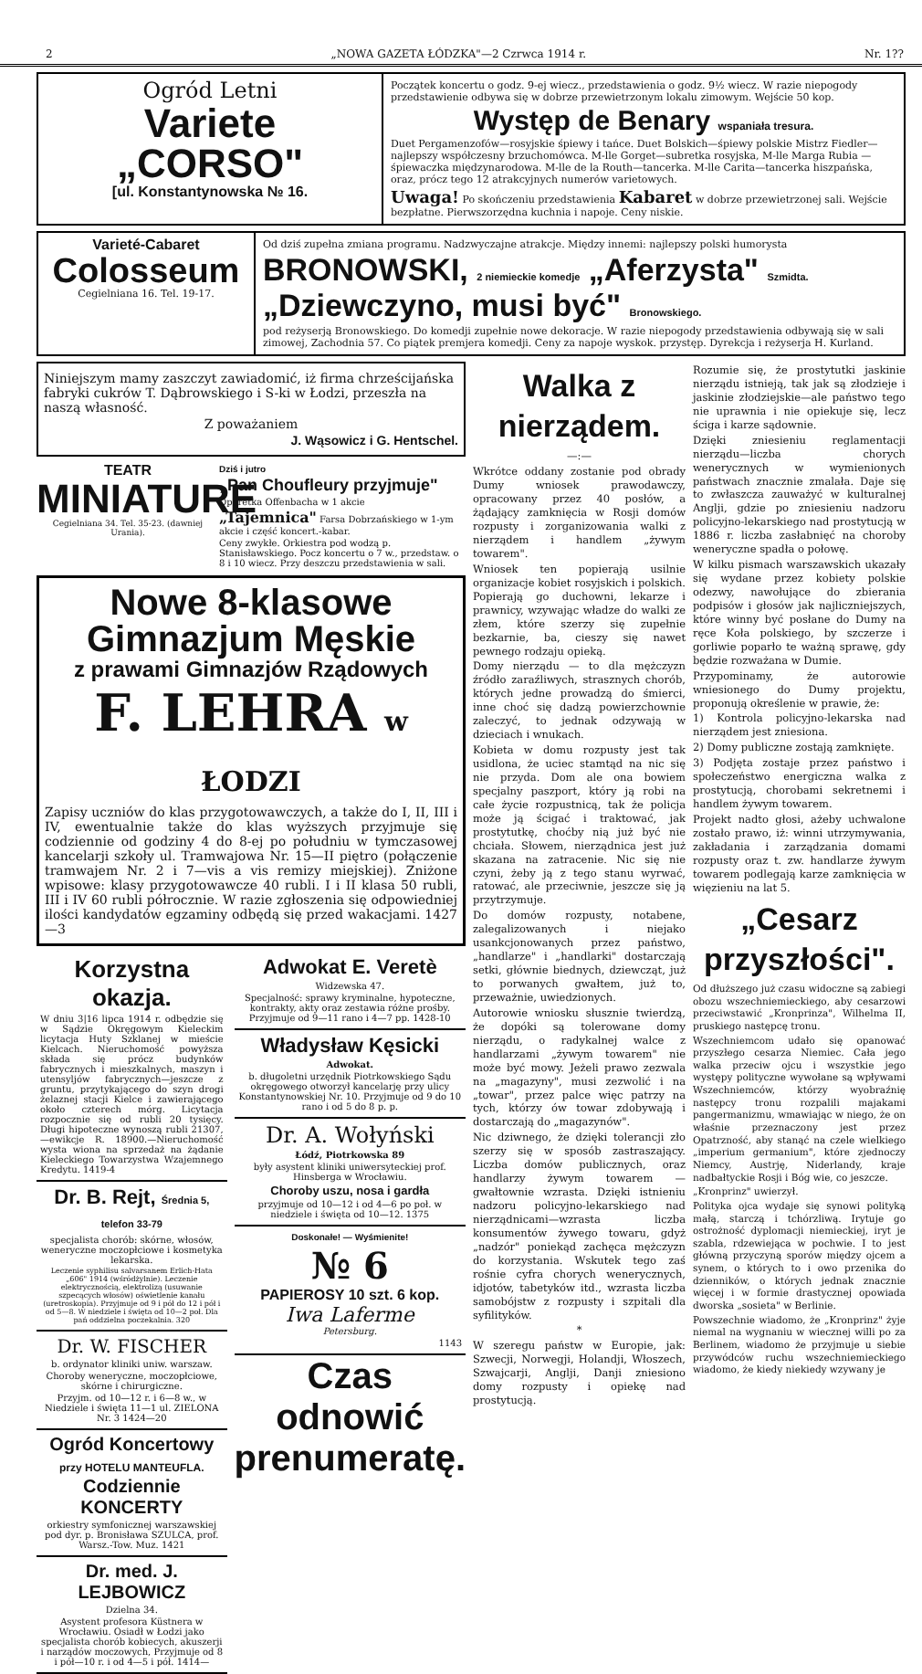2 „NOWA GAZETA ŁÓDZKA"—2 Czrwca 1914 r. Nr. 1??
Ogród Letni
Variete „CORSO"
[ul. Konstantynowska № 16.
Początek koncertu o godz. 9-ej wiecz., przedstawienia o godz. 9½ wiecz. W razie niepogody przedstawienie odbywa się w dobrze przewietrzonym lokalu zimowym. Wejście 50 kop.
Występ de Benary wspaniała tresura.
Duet Pergamenzofów—rosyjskie śpiewy i tańce. Duet Bolskich—śpiewy polskie Mistrz Fiedler—najlepszy współczesny brzuchomówca. M-lle Gorget—subretka rosyjska, M-lle Marga Rubia — śpiewaczka międzynarodowa. M-lle de la Routh—tancerka. M-lle Carita—tancerka hiszpańska, oraz, prócz tego 12 atrakcyjnych numerów varietowych.
Uwaga! Po skończeniu przedstawienia Kabaret w dobrze przewietrzonej sali. Wejście bezpłatne. Pierwszorzędna kuchnia i napoje. Ceny niskie.
Varieté-Cabaret
Colosseum
Cegielniana 16. Tel. 19-17.
Od dziś zupełna zmiana programu. Nadzwyczajne atrakcje. Między innemi: najlepszy polski humorysta
BRONOWSKI, 2 niemieckie komedje „Aferzysta" Szmidta. „Dziewczyno, musi być" Bronowskiego.
pod reżyserją Bronowskiego. Do komedji zupełnie nowe dekoracje. W razie niepogody przedstawienia odbywają się w sali zimowej, Zachodnia 57. Co piątek premjera komedji. Ceny za napoje wyskok. przystęp. Dyrekcja i reżyserja H. Kurland.
Niniejszym mamy zaszczyt zawiadomić, iż firma chrześcijańska fabryki cukrów T. Dąbrowskiego i S-ki w Łodzi, przeszła na naszą własność.
Z poważaniem
J. Wąsowicz i G. Hentschel.
TEATR
MINIATURE
Cegielniana 34. Tel. 35-23. (dawniej Urania).
Dziś i jutro
„Pan Choufleury przyjmuje"
Operetka Offenbacha w 1 akcie
„Tajemnica" Farsa Dobrzańskiego w 1-ym akcie i część koncert.-kabar.
Ceny zwykłe. Orkiestra pod wodzą p. Stanisławskiego. Pocz koncertu o 7 w., przedstaw. o 8 i 10 wiecz. Przy deszczu przedstawienia w sali.
Nowe 8-klasowe Gimnazjum Męskie
z prawami Gimnazjów Rządowych
F. LEHRA w ŁODZI
Zapisy uczniów do klas przygotowawczych, a także do I, II, III i IV, ewentualnie także do klas wyższych przyjmuje się codziennie od godziny 4 do 8-ej po południu w tymczasowej kancelarji szkoły ul. Tramwajowa Nr. 15—II piętro (połączenie tramwajem Nr. 2 i 7—vis a vis remizy miejskiej). Zniżone wpisowe: klasy przygotowawcze 40 rubli. I i II klasa 50 rubli, III i IV 60 rubli półrocznie. W razie zgłoszenia się odpowiedniej ilości kandydatów egzaminy odbędą się przed wakacjami. 1427—3
Korzystna okazja.
W dniu 3|16 lipca 1914 r. odbędzie się w Sądzie Okręgowym Kieleckim licytacja Huty Szklanej w mieście Kielcach. Nieruchomość powyższa składa się prócz budynków fabrycznych i mieszkalnych, maszyn i utensyljów fabrycznych—jeszcze z gruntu, przytykającego do szyn drogi żelaznej stacji Kielce i zawierającego około czterech mórg. Licytacja rozpocznie się od rubli 20 tysięcy. Długi hipoteczne wynoszą rubli 21307,—ewikcje R. 18900.—Nieruchomość wysta wiona na sprzedaż na żądanie Kieleckiego Towarzystwa Wzajemnego Kredytu. 1419-4
Dr. B. Rejt, Średnia 5, telefon 33-79
specjalista chorób: skórne, włosów, weneryczne moczopłciowe i kosmetyka lekarska.
Leczenie syphilisu salvarsanem Erlich-Hata „606" 1914 (wśródżylnie). Leczenie elektrycznością, elektrolizą (usuwanie szpecących włosów) oświetlenie kanału (uretroskopia). Przyjmuje od 9 i pół do 12 i pół i od 5—8. W niedziele i święta od 10—2 poł. Dla pań oddzielna poczekalnia. 320
Dr. W. FISCHER
b. ordynator kliniki uniw. warszaw.
Choroby weneryczne, moczopłciowe, skórne i chirurgiczne.
Przyjm. od 10—12 r. i 6—8 w., w Niedziele i święta 11—1 ul. ZIELONA Nr. 3 1424—20
Ogród Koncertowy przy HOTELU MANTEUFLA.
Codziennie KONCERTY
orkiestry symfonicznej warszawskiej pod dyr. p. Bronisława SZULCA, prof. Warsz.-Tow. Muz. 1421
Dr. med. J. LEJBOWICZ
Dzielna 34.
Asystent profesora Küstnera w Wrocławiu. Osiadł w Łodzi jako specjalista chorób kobiecych, akuszerji i narządów moczowych, Przyjmuje od 8 i pół—10 r. i od 4—5 i pół. 1414—
Adwokat E. Veretè
Widzewska 47.
Specjalność: sprawy kryminalne, hypoteczne, kontrakty, akty oraz zestawia różne prośby. Przyjmuje od 9—11 rano i 4—7 pp. 1428-10
Władysław Kęsicki
Adwokat.
b. długoletni urzędnik Piotrkowskiego Sądu okręgowego otworzył kancelarję przy ulicy Konstantynowskiej Nr. 10. Przyjmuje od 9 do 10 rano i od 5 do 8 p. p.
Dr. A. Wołyński
Łódź, Piotrkowska 89
były asystent kliniki uniwersyteckiej prof. Hinsberga w Wrocławiu.
Choroby uszu, nosa i gardła
przyjmuje od 10—12 i od 4—6 po poł. w niedziele i święta od 10—12. 1375
Doskonałe! — Wyśmienite!
№ 6
PAPIEROSY 10 szt. 6 kop.
Iwa Laferme
Petersburg.
1143
Czas odnowić prenumeratę.
Walka z nierządem.
—:—
Wkrótce oddany zostanie pod obrady Dumy wniosek prawodawczy, opracowany przez 40 posłów, a żądający zamknięcia w Rosji domów rozpusty i zorganizowania walki z nierządem i handlem „żywym towarem".
Wniosek ten popierają usilnie organizacje kobiet rosyjskich i polskich. Popierają go duchowni, lekarze i prawnicy, wzywając władze do walki ze złem, które szerzy się zupełnie bezkarnie, ba, cieszy się nawet pewnego rodzaju opieką.
Domy nierządu — to dla mężczyzn źródło zaraźliwych, strasznych chorób, których jedne prowadzą do śmierci, inne choć się dadzą powierzchownie zaleczyć, to jednak odzywają w dzieciach i wnukach.
Kobieta w domu rozpusty jest tak usidlona, że uciec stamtąd na nic się nie przyda. Dom ale ona bowiem specjalny paszport, który ją robi na całe życie rozpustnicą, tak że policja może ją ścigać i traktować, jak prostytutkę, choćby nią już być nie chciała. Słowem, nierządnica jest już skazana na zatracenie. Nic się nie czyni, żeby ją z tego stanu wyrwać, ratować, ale przeciwnie, jeszcze się ją przytrzymuje.
Do domów rozpusty, notabene, zalegalizowanych i niejako usankcjonowanych przez państwo, „handlarze" i „handlarki" dostarczają setki, głównie biednych, dziewcząt, już to porwanych gwałtem, już to, przeważnie, uwiedzionych.
Autorowie wniosku słusznie twierdzą, że dopóki są tolerowane domy nierządu, o radykalnej walce z handlarzami „żywym towarem" nie może być mowy. Jeżeli prawo zezwala na „magazyny", musi zezwolić i na „towar", przez palce więc patrzy na tych, którzy ów towar zdobywają i dostarczają do „magazynów".
Nic dziwnego, że dzięki tolerancji zło szerzy się w sposób zastraszający. Liczba domów publicznych, oraz handlarzy żywym towarem — gwałtownie wzrasta. Dzięki istnieniu nadzoru policyjno-lekarskiego nad nierządnicami—wzrasta liczba konsumentów żywego towaru, gdyż „nadzór" poniekąd zachęca mężczyzn do korzystania. Wskutek tego zaś rośnie cyfra chorych wenerycznych, idjotów, tabetyków itd., wzrasta liczba samobójstw z rozpusty i szpitali dla syfilityków.
*
W szeregu państw w Europie, jak: Szwecji, Norwegji, Holandji, Włoszech, Szwajcarji, Anglji, Danji zniesiono domy rozpusty i opiekę nad prostytucją.
Rozumie się, że prostytutki jaskinie nierządu istnieją, tak jak są złodzieje i jaskinie złodziejskie—ale państwo tego nie uprawnia i nie opiekuje się, lecz ściga i karze sądownie.
Dzięki zniesieniu reglamentacji nierządu—liczba chorych wenerycznych w wymienionych państwach znacznie zmalała. Daje się to zwłaszcza zauważyć w kulturalnej Anglji, gdzie po zniesieniu nadzoru policyjno-lekarskiego nad prostytucją w 1886 r. liczba zasłabnięć na choroby weneryczne spadła o połowę.
W kilku pismach warszawskich ukazały się wydane przez kobiety polskie odezwy, nawołujące do zbierania podpisów i głosów jak najliczniejszych, które winny być posłane do Dumy na ręce Koła polskiego, by szczerze i gorliwie poparło te ważną sprawę, gdy będzie rozważana w Dumie.
Przypominamy, że autorowie wniesionego do Dumy projektu, proponują określenie w prawie, że:
1) Kontrola policyjno-lekarska nad nierządem jest zniesiona.
2) Domy publiczne zostają zamknięte.
3) Podjęta zostaje przez państwo i społeczeństwo energiczna walka z prostytucją, chorobami sekretnemi i handlem żywym towarem.
Projekt nadto głosi, ażeby uchwalone zostało prawo, iż: winni utrzymywania, zakładania i zarządzania domami rozpusty oraz t. zw. handlarze żywym towarem podlegają karze zamknięcia w więzieniu na lat 5.
„Cesarz przyszłości".
Od dłuższego już czasu widoczne są zabiegi obozu wszechniemieckiego, aby cesarzowi przeciwstawić „Kronprinza", Wilhelma II, pruskiego następcę tronu.
Wszechniemcom udało się opanować przyszłego cesarza Niemiec. Cała jego walka przeciw ojcu i wszystkie jego występy polityczne wywołane są wpływami Wszechniemców, którzy wyobraźnię następcy tronu rozpalili majakami pangermanizmu, wmawiając w niego, że on właśnie przeznaczony jest przez Opatrzność, aby stanąć na czele wielkiego „imperium germanium", które zjednoczy Niemcy, Austrję, Niderlandy, kraje nadbałtyckie Rosji i Bóg wie, co jeszcze.
„Kronprinz" uwierzył.
Polityka ojca wydaje się synowi polityką małą, starczą i tchórzliwą. Irytuje go ostrożność dyplomacji niemieckiej, iryt je szabla, rdzewiejąca w pochwie. I to jest główną przyczyną sporów między ojcem a synem, o których to i owo przenika do dzienników, o których jednak znacznie więcej i w formie drastycznej opowiada dworska „sosieta" w Berlinie.
Powszechnie wiadomo, że „Kronprinz" żyje niemal na wygnaniu w wiecznej willi po za Berlinem, wiadomo że przyjmuje u siebie przywódców ruchu wszechniemieckiego wiadomo, że kiedy niekiedy wzywany je